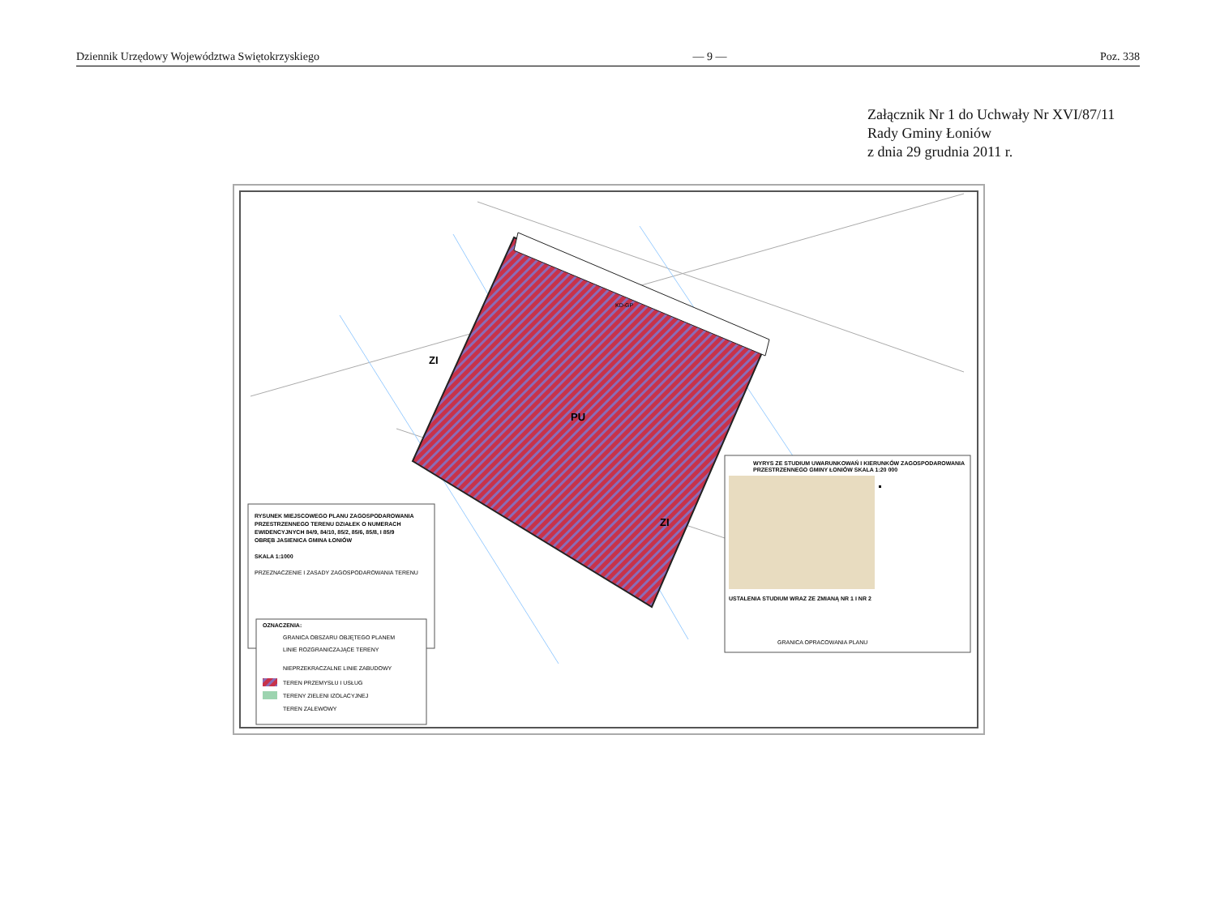Dziennik Urzędowy Województwa Swiętokrzyskiego — 9 — Poz. 338
Załącznik Nr 1 do Uchwały Nr XVI/87/11
Rady Gminy Łoniów
z dnia 29 grudnia 2011 r.
KD-GP
ZI
PU
ZI
RYSUNEK MIEJSCOWEGO PLANU ZAGOSPODAROWANIA
PRZESTRZENNEGO TERENU DZIAŁEK O NUMERACH
EWIDENCYJNYCH 84/9, 84/10, 85/2, 85/6, 85/8, I 85/9
OBRĘB JASIENICA GMINA ŁONIÓW
SKALA 1:1000
PRZEZNACZENIE I ZASADY ZAGOSPODAROWANIA TERENU
OZNACZENIA:
GRANICA OBSZARU OBJĘTEGO PLANEM
LINIE ROZGRANICZAJĄCE TERENY
NIEPRZEKRACZALNE LINIE ZABUDOWY
TEREN PRZEMYSŁU I USŁUG
TERENY ZIELENI IZOLACYJNEJ
TEREN ZALEWOWY
WYRYS ZE STUDIUM UWARUNKOWAŃ I KIERUNKÓW ZAGOSPODAROWANIA
PRZESTRZENNEGO GMINY ŁONIÓW SKALA 1:20 000
USTALENIA STUDIUM WRAZ ZE ZMIANĄ NR 1 I NR 2
GRANICA OPRACOWANIA PLANU